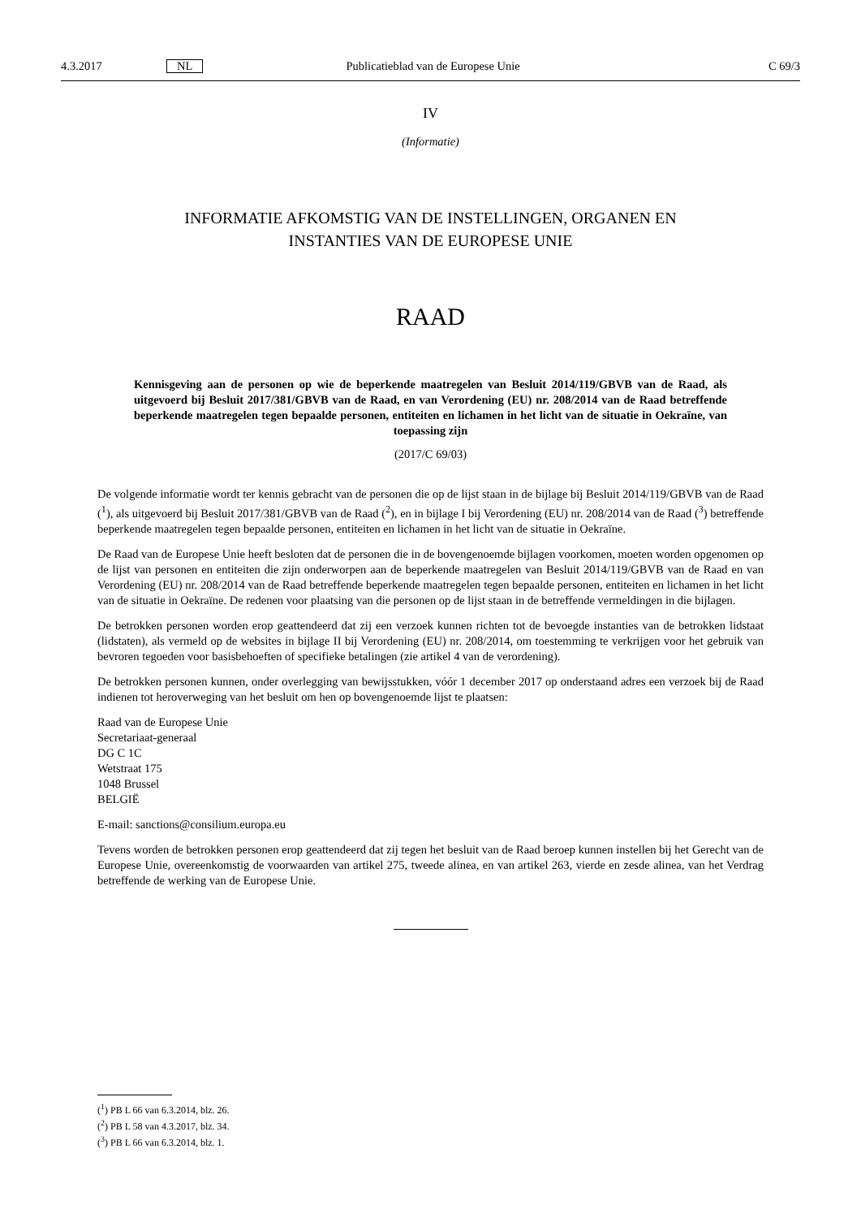4.3.2017 NL Publicatieblad van de Europese Unie C 69/3
IV
(Informatie)
INFORMATIE AFKOMSTIG VAN DE INSTELLINGEN, ORGANEN EN
INSTANTIES VAN DE EUROPESE UNIE
RAAD
Kennisgeving aan de personen op wie de beperkende maatregelen van Besluit 2014/119/GBVB van de Raad, als uitgevoerd bij Besluit 2017/381/GBVB van de Raad, en van Verordening (EU) nr. 208/2014 van de Raad betreffende beperkende maatregelen tegen bepaalde personen, entiteiten en lichamen in het licht van de situatie in Oekraïne, van toepassing zijn
(2017/C 69/03)
De volgende informatie wordt ter kennis gebracht van de personen die op de lijst staan in de bijlage bij Besluit 2014/119/GBVB van de Raad (<sup>1</sup>), als uitgevoerd bij Besluit 2017/381/GBVB van de Raad (<sup>2</sup>), en in bijlage I bij Verordening (EU) nr. 208/2014 van de Raad (<sup>3</sup>) betreffende beperkende maatregelen tegen bepaalde personen, entiteiten en lichamen in het licht van de situatie in Oekraïne.
De Raad van de Europese Unie heeft besloten dat de personen die in de bovengenoemde bijlagen voorkomen, moeten worden opgenomen op de lijst van personen en entiteiten die zijn onderworpen aan de beperkende maatregelen van Besluit 2014/119/GBVB van de Raad en van Verordening (EU) nr. 208/2014 van de Raad betreffende beperkende maatregelen tegen bepaalde personen, entiteiten en lichamen in het licht van de situatie in Oekraïne. De redenen voor plaatsing van die personen op de lijst staan in de betreffende vermeldingen in die bijlagen.
De betrokken personen worden erop geattendeerd dat zij een verzoek kunnen richten tot de bevoegde instanties van de betrokken lidstaat (lidstaten), als vermeld op de websites in bijlage II bij Verordening (EU) nr. 208/2014, om toestemming te verkrijgen voor het gebruik van bevroren tegoeden voor basisbehoeften of specifieke betalingen (zie artikel 4 van de verordening).
De betrokken personen kunnen, onder overlegging van bewijsstukken, vóór 1 december 2017 op onderstaand adres een verzoek bij de Raad indienen tot heroverweging van het besluit om hen op bovengenoemde lijst te plaatsen:
Raad van de Europese Unie
Secretariaat-generaal
DG C 1C
Wetstraat 175
1048 Brussel
BELGIË
E-mail: sanctions@consilium.europa.eu
Tevens worden de betrokken personen erop geattendeerd dat zij tegen het besluit van de Raad beroep kunnen instellen bij het Gerecht van de Europese Unie, overeenkomstig de voorwaarden van artikel 275, tweede alinea, en van artikel 263, vierde en zesde alinea, van het Verdrag betreffende de werking van de Europese Unie.
(<sup>1</sup>) PB L 66 van 6.3.2014, blz. 26.
(<sup>2</sup>) PB L 58 van 4.3.2017, blz. 34.
(<sup>3</sup>) PB L 66 van 6.3.2014, blz. 1.